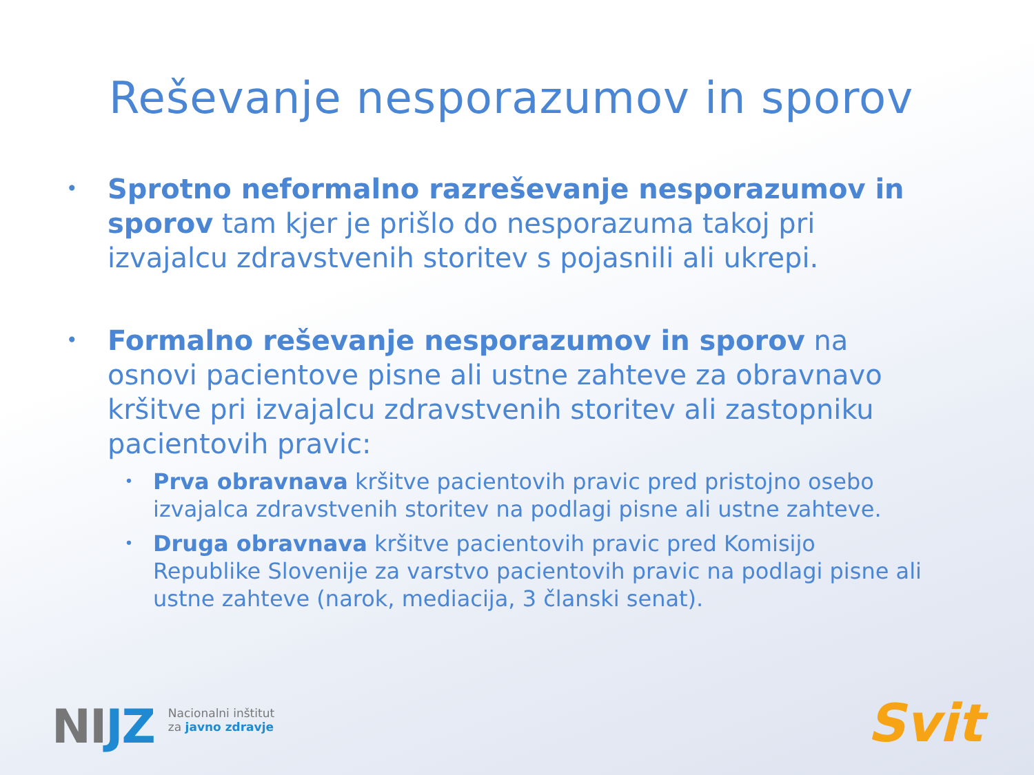Reševanje nesporazumov in sporov
•
Sprotno neformalno razreševanje nesporazumov in sporov tam kjer je prišlo do nesporazuma takoj pri izvajalcu zdravstvenih storitev s pojasnili ali ukrepi.
•
Formalno reševanje nesporazumov in sporov na osnovi pacientove pisne ali ustne zahteve za obravnavo kršitve pri izvajalcu zdravstvenih storitev ali zastopniku pacientovih pravic:
•
Prva obravnava kršitve pacientovih pravic pred pristojno osebo izvajalca zdravstvenih storitev na podlagi pisne ali ustne zahteve.
•
Druga obravnava kršitve pacientovih pravic pred Komisijo Republike Slovenije za varstvo pacientovih pravic na podlagi pisne ali ustne zahteve (narok, mediacija, 3 članski senat).
NIJZ
Nacionalni inštitut
za javno zdravje
Svit